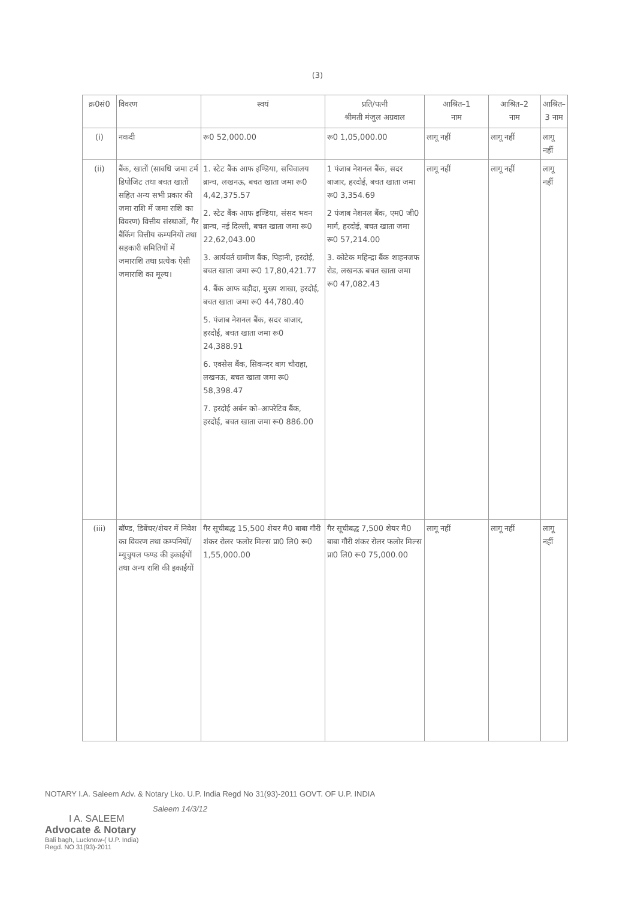(3)
| क्र0सं0 | विवरण | स्वयं | प्रति/पत्नी श्रीमती मंजुल अग्रवाल | आश्रित–1 नाम | आश्रित–2 नाम | आश्रित– 3 नाम |
| --- | --- | --- | --- | --- | --- | --- |
| (i) | नकदी | रू0 52,000.00 | रू0 1,05,000.00 | लागू नहीं | लागू नहीं | लागू नहीं |
| (ii) | बैंक, खातों (सावधि जमा टर्म डिपोजिट तथा बचत खातों सहित अन्य सभी प्रकार की जमा राशि में जमा राशि का विवरण) वित्तीय संस्थाओं, गैर बैंकिंग वित्तीय कम्पनियों तथा सहकारी समितियों में जमाराशि तथा प्रत्येक ऐसी जमाराशि का मूल्य। | 1. स्टेट बैंक आफ इण्डिया, सचिवालय ब्रान्च, लखनऊ, बचत खाता जमा रू0 4,42,375.57 2. स्टेट बैंक आफ इण्डिया, संसद भवन ब्रान्च, नई दिल्ली, बचत खाता जमा रू0 22,62,043.00 3. आर्यवर्त ग्रामीण बैंक, पिहानी, हरदोई, बचत खाता जमा रू0 17,80,421.77 4. बैंक आफ बड़ौदा, मुख्य शाखा, हरदोई, बचत खाता जमा रू0 44,780.40 5. पंजाब नेशनल बैंक, सदर बाजार, हरदोई, बचत खाता जमा रू0 24,388.91 6. एक्सेस बैंक, सिकन्दर बाग चौराहा, लखनऊ, बचत खाता जमा रू0 58,398.47 7. हरदोई अर्बन को–आपरेटिव बैंक, हरदोई, बचत खाता जमा रू0 886.00 | 1 पंजाब नेशनल बैंक, सदर बाजार, हरदोई, बचत खाता जमा रू0 3,354.69 2 पंजाब नेशनल बैंक, एम0 जी0 मार्ग, हरदोई, बचत खाता जमा रू0 57,214.00 3. कोटेक महिन्द्रा बैंक शाहनजफ रोड, लखनऊ बचत खाता जमा रू0 47,082.43 | लागू नहीं | लागू नहीं | लागू नहीं |
| (iii) | बॉण्ड, डिबेंचर/शेयर में निवेश का विवरण तथा कम्पनियों/म्युचुयल फण्ड की इकाईयों तथा अन्य राशि की इकाईयों | गैर सूचीबद्ध 15,500 शेयर मै0 बाबा गौरी शंकर रोलर फलोर मिल्स प्रा0 लि0 रू0 1,55,000.00 | गैर सूचीबद्ध 7,500 शेयर मै0 बाबा गौरी शंकर रोलर फलोर मिल्स प्रा0 लि0 रू0 75,000.00 | लागू नहीं | लागू नहीं | लागू नहीं |
NOTARY I.A. Saleem Adv. & Notary Lko. U.P. India Regd No 31(93)-2011 GOVT. OF U.P. INDIA
Saleem 14/3/12
I A. SALEEM
Advocate & Notary
Bali bagh, Lucknow-( U.P. India)
Regd. NO 31(93)-2011